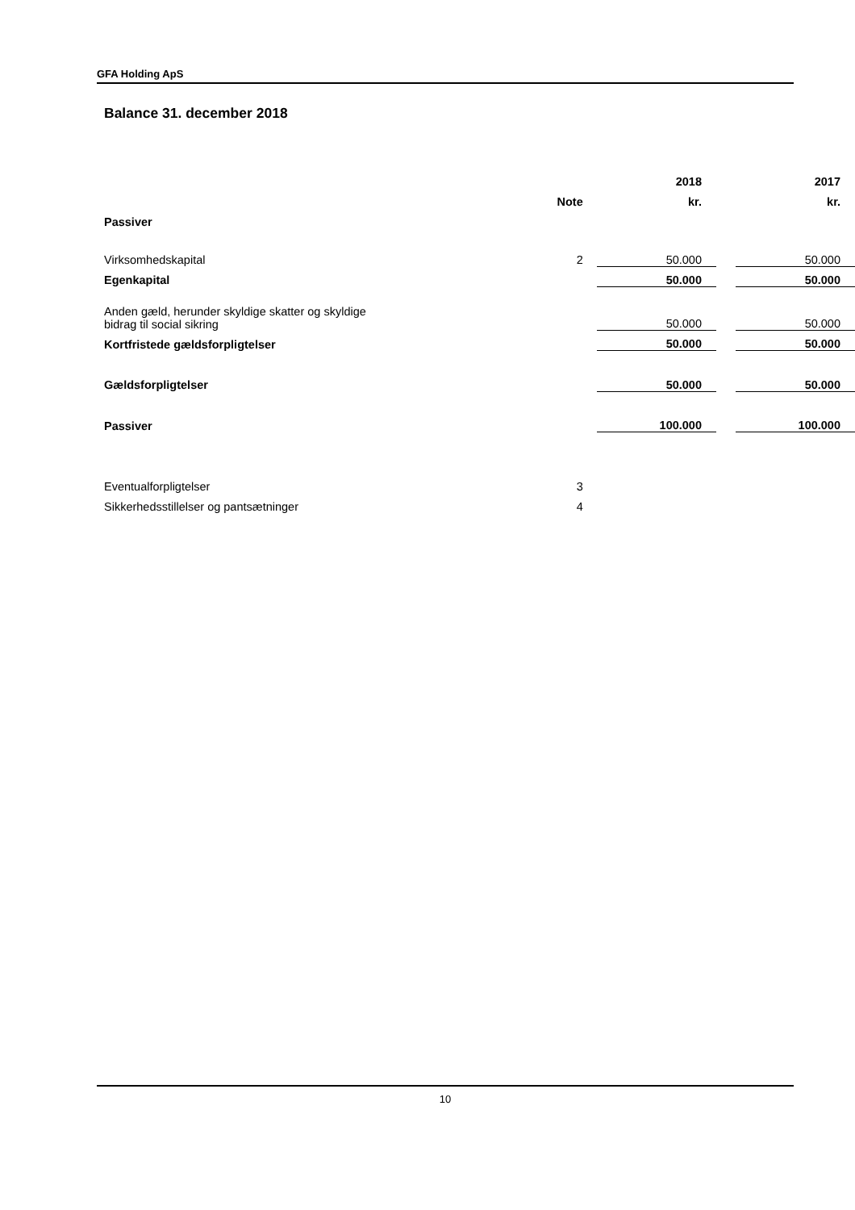GFA Holding ApS
Balance 31. december 2018
| | | | 2018 | | 2017 |
| --- | --- | --- | --- | --- | --- |
| | Note | | kr. | | kr. |
| Passiver | | | | | |
| Virksomhedskapital | 2 | | 50.000 | | 50.000 |
| Egenkapital | | | 50.000 | | 50.000 |
| Anden gæld, herunder skyldige skatter og skyldige bidrag til social sikring | | | 50.000 | | 50.000 |
| Kortfristede gældsforpligtelser | | | 50.000 | | 50.000 |
| Gældsforpligtelser | | | 50.000 | | 50.000 |
| Passiver | | | 100.000 | | 100.000 |
| Eventualforpligtelser | 3 | | | | |
| Sikkerhedsstillelser og pantsætninger | 4 | | | | |
10